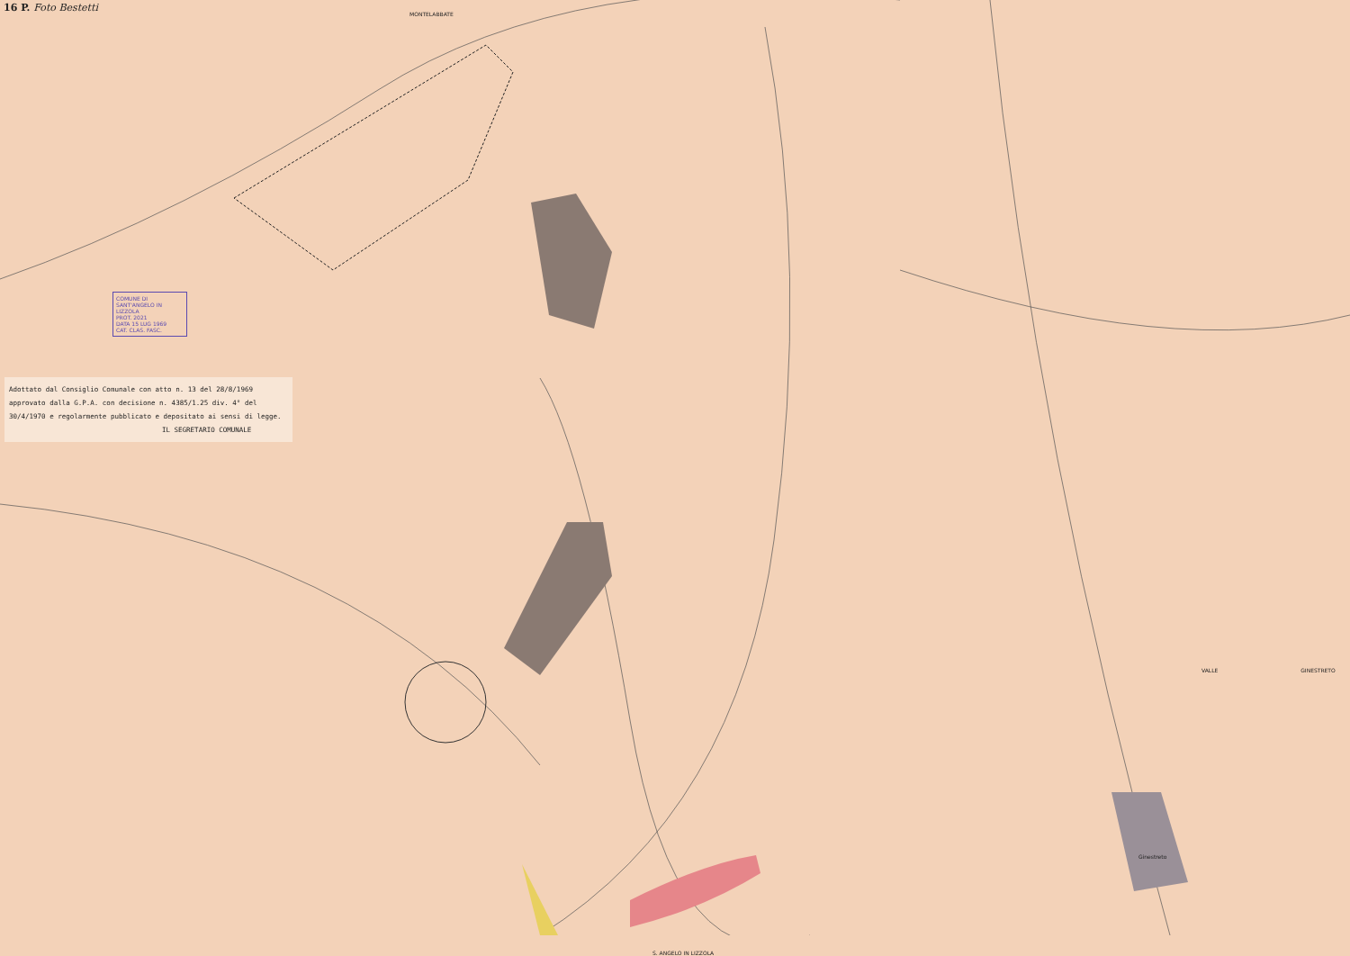16 P. Foto Bestetti
MONTELABBATE
COMUNE DI SANT'ANGELO IN LIZZOLA
PROT. 2021
DATA 15 LUG 1969
CAT. CLAS. FASC.
Adottato dal Consiglio Comunale con atto n. 13 del 28/8/1969 approvato dalla G.P.A. con decisione n. 4385/1.25 div. 4° del 30/4/1970 e regolarmente pubblicato e depositato ai sensi di legge.
IL SEGRETARIO COMUNALE
VALLE GINESTRETO
Ginestreto
S. ANGELO IN LIZZOLA